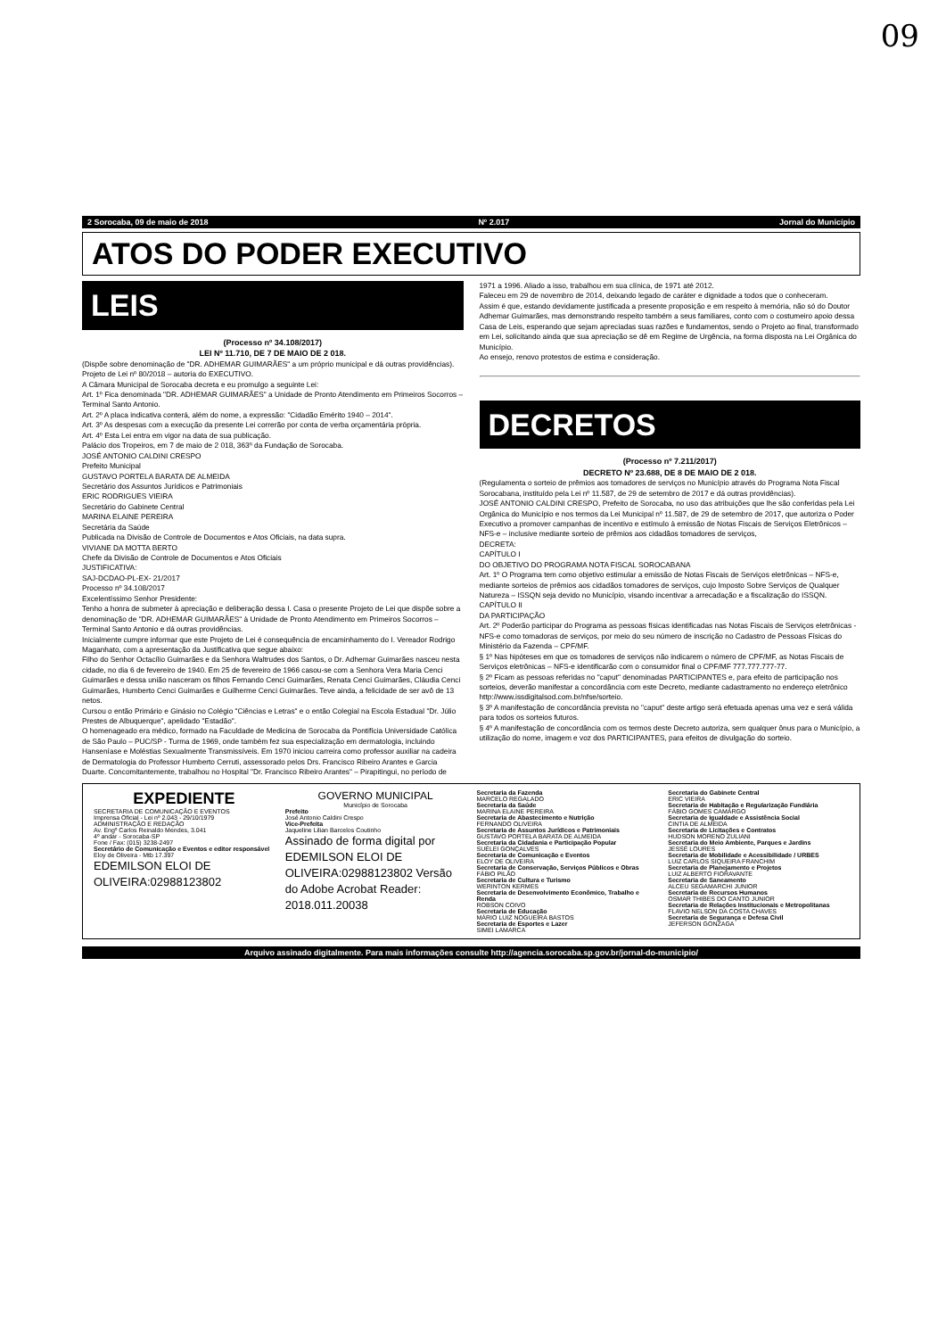09
2 Sorocaba, 09 de maio de 2018 Nº 2.017 Jornal do Município
ATOS DO PODER EXECUTIVO
LEIS
(Processo nº 34.108/2017)
LEI Nº 11.710, DE 7 DE MAIO DE 2 018.
(Dispõe sobre denominação de "DR. ADHEMAR GUIMARÃES" a um próprio municipal e dá outras providências).
Projeto de Lei nº 80/2018 – autoria do EXECUTIVO.
A Câmara Municipal de Sorocaba decreta e eu promulgo a seguinte Lei:
Art. 1º Fica denominada "DR. ADHEMAR GUIMARÃES" a Unidade de Pronto Atendimento em Primeiros Socorros – Terminal Santo Antonio.
Art. 2º A placa indicativa conterá, além do nome, a expressão: "Cidadão Emérito 1940 – 2014".
Art. 3º As despesas com a execução da presente Lei correrão por conta de verba orçamentária própria.
Art. 4º Esta Lei entra em vigor na data de sua publicação.
Palácio dos Tropeiros, em 7 de maio de 2 018, 363º da Fundação de Sorocaba.
JOSÉ ANTONIO CALDINI CRESPO
Prefeito Municipal
GUSTAVO PORTELA BARATA DE ALMEIDA
Secretário dos Assuntos Jurídicos e Patrimoniais
ERIC RODRIGUES VIEIRA
Secretário do Gabinete Central
MARINA ELAINE PEREIRA
Secretária da Saúde
Publicada na Divisão de Controle de Documentos e Atos Oficiais, na data supra.
VIVIANE DA MOTTA BERTO
Chefe da Divisão de Controle de Documentos e Atos Oficiais
JUSTIFICATIVA:
SAJ-DCDAO-PL-EX- 21/2017
Processo nº 34.108/2017
Excelentíssimo Senhor Presidente:
Tenho a honra de submeter à apreciação e deliberação dessa I. Casa o presente Projeto de Lei que dispõe sobre a denominação de "DR. ADHEMAR GUIMARÃES" à Unidade de Pronto Atendimento em Primeiros Socorros – Terminal Santo Antonio e dá outras providências.
Inicialmente cumpre informar que este Projeto de Lei é consequência de encaminhamento do I. Vereador Rodrigo Maganhato, com a apresentação da Justificativa que segue abaixo:
Filho do Senhor Octacílio Guimarães e da Senhora Waltrudes dos Santos, o Dr. Adhemar Guimarães nasceu nesta cidade, no dia 6 de fevereiro de 1940. Em 25 de fevereiro de 1966 casou-se com a Senhora Vera Maria Cenci Guimarães e dessa união nasceram os filhos Fernando Cenci Guimarães, Renata Cenci Guimarães, Cláudia Cenci Guimarães, Humberto Cenci Guimarães e Guilherme Cenci Guimarães. Teve ainda, a felicidade de ser avô de 13 netos.
Cursou o então Primário e Ginásio no Colégio "Ciências e Letras" e o então Colegial na Escola Estadual "Dr. Júlio Prestes de Albuquerque", apelidado "Estadão".
O homenageado era médico, formado na Faculdade de Medicina de Sorocaba da Pontifícia Universidade Católica de São Paulo – PUC/SP - Turma de 1969, onde também fez sua especialização em dermatologia, incluindo Hanseníase e Moléstias Sexualmente Transmissíveis. Em 1970 iniciou carreira como professor auxiliar na cadeira de Dermatologia do Professor Humberto Cerruti, assessorado pelos Drs. Francisco Ribeiro Arantes e Garcia Duarte. Concomitantemente, trabalhou no Hospital "Dr. Francisco Ribeiro Arantes" – Pirapitingui, no período de
1971 a 1996. Aliado a isso, trabalhou em sua clínica, de 1971 até 2012.
Faleceu em 29 de novembro de 2014, deixando legado de caráter e dignidade a todos que o conheceram.
Assim é que, estando devidamente justificada a presente proposição e em respeito à memória, não só do Doutor Adhemar Guimarães, mas demonstrando respeito também a seus familiares, conto com o costumeiro apoio dessa Casa de Leis, esperando que sejam apreciadas suas razões e fundamentos, sendo o Projeto ao final, transformado em Lei, solicitando ainda que sua apreciação se dê em Regime de Urgência, na forma disposta na Lei Orgânica do Município.
Ao ensejo, renovo protestos de estima e consideração.
DECRETOS
(Processo nº 7.211/2017)
DECRETO Nº 23.688, DE 8 DE MAIO DE 2 018.
(Regulamenta o sorteio de prêmios aos tomadores de serviços no Município através do Programa Nota Fiscal Sorocabana, instituído pela Lei nº 11.587, de 29 de setembro de 2017 e dá outras providências).
JOSÉ ANTONIO CALDINI CRESPO, Prefeito de Sorocaba, no uso das atribuições que lhe são conferidas pela Lei Orgânica do Município e nos termos da Lei Municipal nº 11.587, de 29 de setembro de 2017, que autoriza o Poder Executivo a promover campanhas de incentivo e estímulo à emissão de Notas Fiscais de Serviços Eletrônicos – NFS-e – inclusive mediante sorteio de prêmios aos cidadãos tomadores de serviços,
DECRETA:
CAPÍTULO I
DO OBJETIVO DO PROGRAMA NOTA FISCAL SOROCABANA
Art. 1º O Programa tem como objetivo estimular a emissão de Notas Fiscais de Serviços eletrônicas – NFS-e, mediante sorteios de prêmios aos cidadãos tomadores de serviços, cujo Imposto Sobre Serviços de Qualquer Natureza – ISSQN seja devido no Município, visando incentivar a arrecadação e a fiscalização do ISSQN.
CAPÍTULO II
DA PARTICIPAÇÃO
Art. 2º Poderão participar do Programa as pessoas físicas identificadas nas Notas Fiscais de Serviços eletrônicas - NFS-e como tomadoras de serviços, por meio do seu número de inscrição no Cadastro de Pessoas Físicas do Ministério da Fazenda – CPF/MF.
§ 1º Nas hipóteses em que os tomadores de serviços não indicarem o número de CPF/MF, as Notas Fiscais de Serviços eletrônicas – NFS-e identificarão com o consumidor final o CPF/MF 777.777.777-77.
§ 2º Ficam as pessoas referidas no "caput" denominadas PARTICIPANTES e, para efeito de participação nos sorteios, deverão manifestar a concordância com este Decreto, mediante cadastramento no endereço eletrônico http://www.issdigitalsod.com.br/nfse/sorteio.
§ 3º A manifestação de concordância prevista no "caput" deste artigo será efetuada apenas uma vez e será válida para todos os sorteios futuros.
§ 4º A manifestação de concordância com os termos deste Decreto autoriza, sem qualquer ônus para o Município, a utilização do nome, imagem e voz dos PARTICIPANTES, para efeitos de divulgação do sorteio.
EXPEDIENTE
SECRETARIA DE COMUNICAÇÃO E EVENTOS
Imprensa Oficial - Lei nº 2.043 - 29/10/1979
ADMINISTRAÇÃO E REDAÇÃO
Av. Engº Carlos Reinaldo Mendes, 3.041
4º andar - Sorocaba-SP
Fone / Fax: (015) 3238-2497
Secretário de Comunicação e Eventos e editor responsável
Eloy de Oliveira - Mtb 17.397
EDEMILSON ELOI DE OLIVEIRA:02988123802
GOVERNO MUNICIPAL
Município de Sorocaba
Prefeito
José Antonio Caldini Crespo
Vice-Prefeita
Jaqueline Lilian Barcelos Coutinho
Assinado de forma digital por EDEMILSON ELOI DE OLIVEIRA:02988123802 Versão do Adobe Acrobat Reader: 2018.011.20038
Secretaria da Fazenda
MARCELO REGALADO
Secretaria da Saúde
MARINA ELAINE PEREIRA
Secretaria de Abastecimento e Nutrição
FERNANDO OLIVEIRA
Secretaria de Assuntos Jurídicos e Patrimoniais
GUSTAVO PORTELA BARATA DE ALMEIDA
Secretaria da Cidadania e Participação Popular
SUÉLEI GONÇALVES
Secretaria de Comunicação e Eventos
ELOY DE OLIVEIRA
Secretaria de Conservação, Serviços Públicos e Obras
FÁBIO PILÃO
Secretaria de Cultura e Turismo
WERINTON KERMES
Secretaria de Desenvolvimento Econômico, Trabalho e Renda
ROBSON COIVO
Secretaria de Educação
MÁRIO LUIZ NOGUEIRA BASTOS
Secretaria de Esportes e Lazer
SIMEI LAMARCA
Secretaria do Gabinete Central
ERIC VIEIRA
Secretaria de Habitação e Regularização Fundiária
FÁBIO GOMES CAMARGO
Secretaria de Igualdade e Assistência Social
CINTIA DE ALMEIDA
Secretaria de Licitações e Contratos
HUDSON MORENO ZULIANI
Secretaria do Meio Ambiente, Parques e Jardins
JESSÉ LOURES
Secretaria de Mobilidade e Acessibilidade / URBES
LUIZ CARLOS SIQUEIRA FRANCHIM
Secretaria de Planejamento e Projetos
LUIZ ALBERTO FIORAVANTE
Secretaria de Saneamento
ALCEU SEGAMARCHI JUNIOR
Secretaria de Recursos Humanos
OSMAR THIBES DO CANTO JUNIOR
Secretaria de Relações Institucionais e Metropolitanas
FLAVIO NELSON DA COSTA CHAVES
Secretaria de Segurança e Defesa Civil
JEFERSON GONZAGA
Arquivo assinado digitalmente. Para mais informações consulte http://agencia.sorocaba.sp.gov.br/jornal-do-municipio/